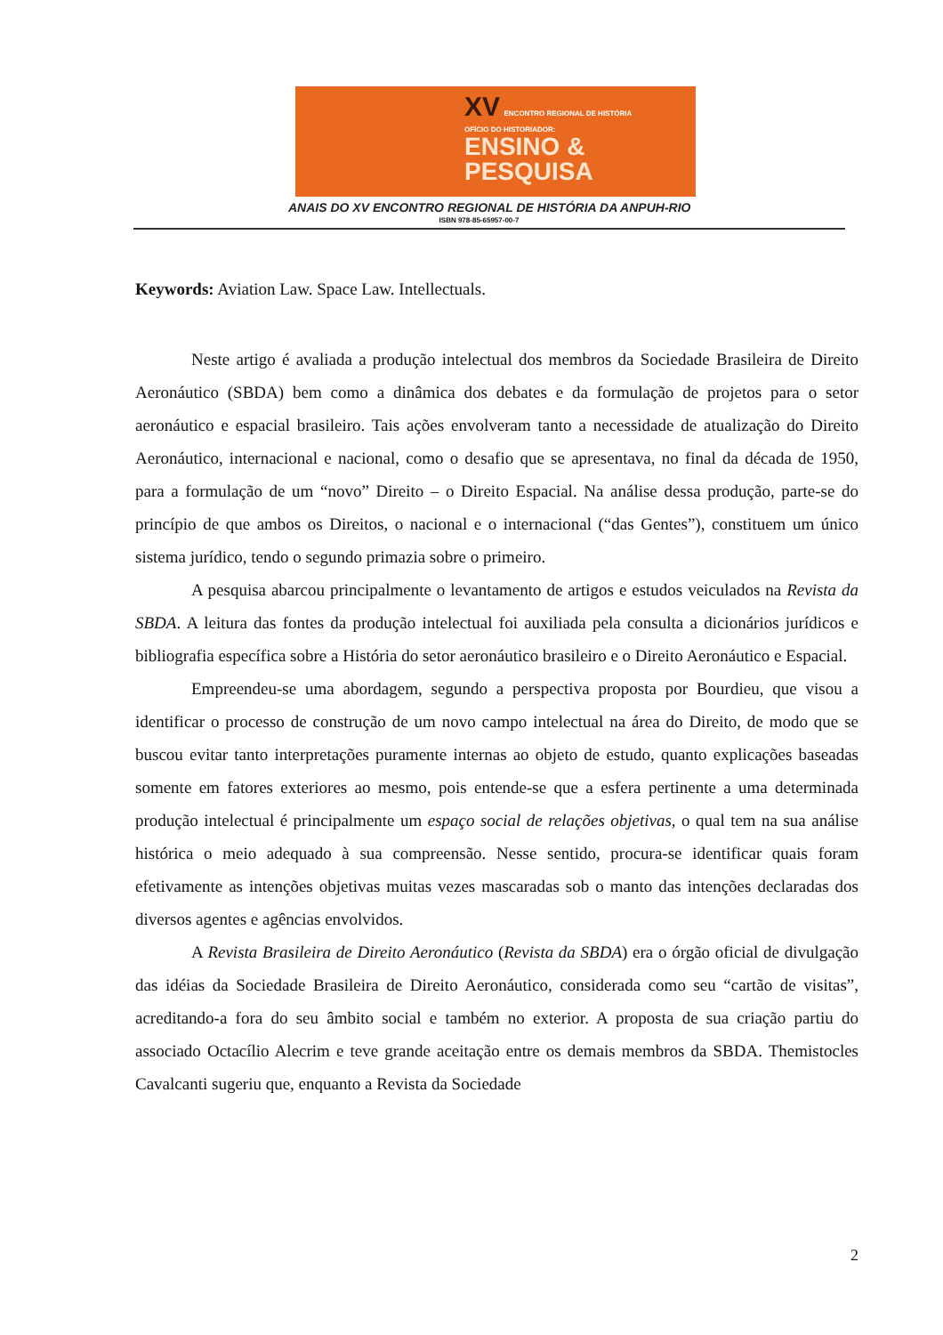XV ENCONTRO REGIONAL DE HISTÓRIA
OFÍCIO DO HISTORIADOR:
ENSINO &
PESQUISA
ANAIS DO XV ENCONTRO REGIONAL DE HISTÓRIA DA ANPUH-RIO
ISBN 978-85-65957-00-7
Keywords: Aviation Law. Space Law. Intellectuals.
Neste artigo é avaliada a produção intelectual dos membros da Sociedade Brasileira de Direito Aeronáutico (SBDA) bem como a dinâmica dos debates e da formulação de projetos para o setor aeronáutico e espacial brasileiro. Tais ações envolveram tanto a necessidade de atualização do Direito Aeronáutico, internacional e nacional, como o desafio que se apresentava, no final da década de 1950, para a formulação de um “novo” Direito – o Direito Espacial. Na análise dessa produção, parte-se do princípio de que ambos os Direitos, o nacional e o internacional (“das Gentes”), constituem um único sistema jurídico, tendo o segundo primazia sobre o primeiro.
A pesquisa abarcou principalmente o levantamento de artigos e estudos veiculados na Revista da SBDA. A leitura das fontes da produção intelectual foi auxiliada pela consulta a dicionários jurídicos e bibliografia específica sobre a História do setor aeronáutico brasileiro e o Direito Aeronáutico e Espacial.
Empreendeu-se uma abordagem, segundo a perspectiva proposta por Bourdieu, que visou a identificar o processo de construção de um novo campo intelectual na área do Direito, de modo que se buscou evitar tanto interpretações puramente internas ao objeto de estudo, quanto explicações baseadas somente em fatores exteriores ao mesmo, pois entende-se que a esfera pertinente a uma determinada produção intelectual é principalmente um espaço social de relações objetivas, o qual tem na sua análise histórica o meio adequado à sua compreensão. Nesse sentido, procura-se identificar quais foram efetivamente as intenções objetivas muitas vezes mascaradas sob o manto das intenções declaradas dos diversos agentes e agências envolvidos.
A Revista Brasileira de Direito Aeronáutico (Revista da SBDA) era o órgão oficial de divulgação das idéias da Sociedade Brasileira de Direito Aeronáutico, considerada como seu “cartão de visitas”, acreditando-a fora do seu âmbito social e também no exterior. A proposta de sua criação partiu do associado Octacílio Alecrim e teve grande aceitação entre os demais membros da SBDA. Themistocles Cavalcanti sugeriu que, enquanto a Revista da Sociedade
2